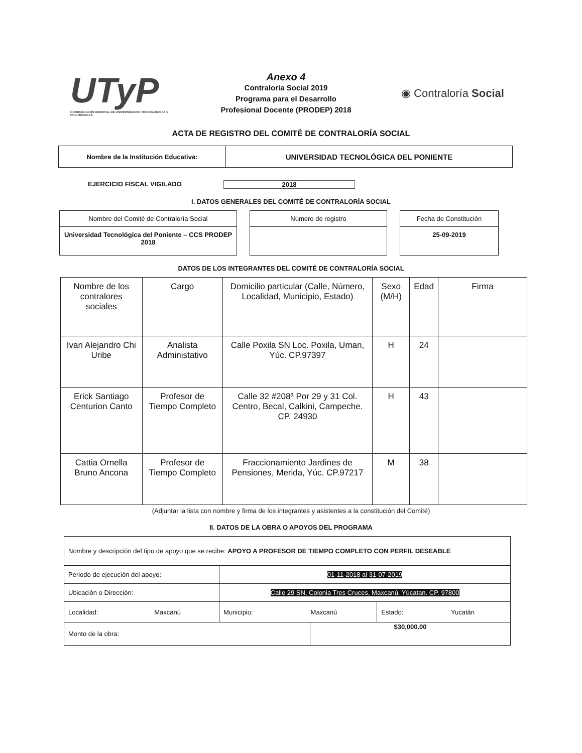UTyP
COORDINACIÓN GENERAL DE UNIVERSIDADES TECNOLÓGICAS y POLITÉCNICAS
Anexo 4
Contraloría Social 2019
Programa para el Desarrollo
Profesional Docente (PRODEP) 2018
◉ Contraloría Social
ACTA DE REGISTRO DEL COMITÉ DE CONTRALORÍA SOCIAL
| Nombre de la Institución Educativa: | UNIVERSIDAD TECNOLÓGICA DEL PONIENTE |
EJERCICIO FISCAL VIGILADO 2018
I. DATOS GENERALES DEL COMITÉ DE CONTRALORÍA SOCIAL
Nombre del Comité de Contraloría Social
Universidad Tecnológica del Poniente – CCS PRODEP 2018
Número de registro Fecha de Constitución
25-09-2019
DATOS DE LOS INTEGRANTES DEL COMITÉ DE CONTRALORÍA SOCIAL
| Nombre de los contralores sociales | Cargo | Domicilio particular (Calle, Número, Localidad, Municipio, Estado) | Sexo (M/H) | Edad | Firma |
| --- | --- | --- | --- | --- | --- |
| Ivan Alejandro Chi Uribe | Analista Administativo | Calle Poxila SN Loc. Poxila, Uman, Yúc. CP.97397 | H | 24 | |
| Erick Santiago Centurion Canto | Profesor de Tiempo Completo | Calle 32 #208ª Por 29 y 31 Col. Centro, Becal, Calkini, Campeche. CP. 24930 | H | 43 | |
| Cattia Ornella Bruno Ancona | Profesor de Tiempo Completo | Fraccionamiento Jardines de Pensiones, Merida, Yúc. CP.97217 | M | 38 | |
(Adjuntar la lista con nombre y firma de los integrantes y asistentes a la constitución del Comité)
II. DATOS DE LA OBRA O APOYOS DEL PROGRAMA
| Nombre y descripción del tipo de apoyo que se recibe: APOYO A PROFESOR DE TIEMPO COMPLETO CON PERFIL DESEABLE | | | | | |
| Periodo de ejecución del apoyo: | | 01-11-2018 al 31-07-2019 | | | |
| Ubicación o Dirección: | | Calle 29 SN, Colonia Tres Cruces, Maxcanú, Yúcatan. CP. 97800 | | | |
| Localidad: | Maxcanú | Municipio: | Maxcanú | Estado: | Yucatán |
| Monto de la obra: | | | $30,000.00 | | |